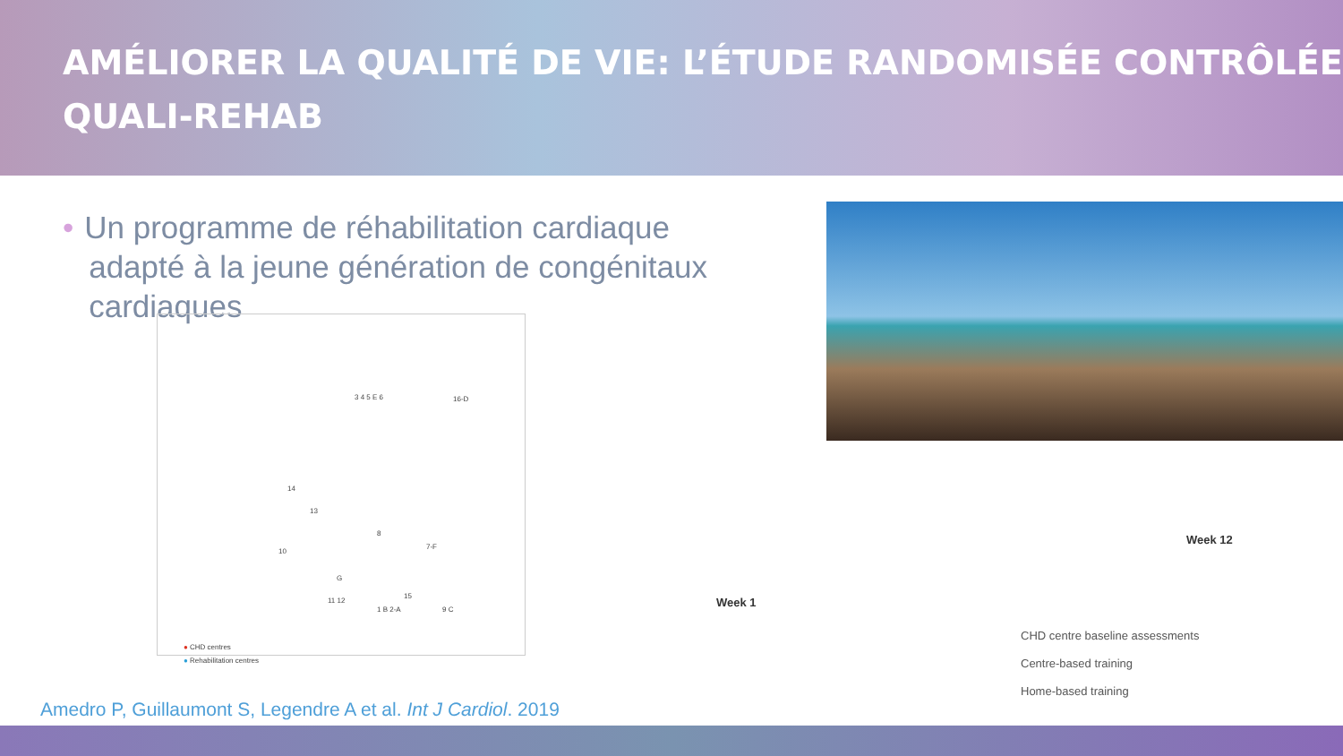AMÉLIORER LA QUALITÉ DE VIE: L’ÉTUDE RANDOMISÉE CONTRÔLÉE
QUALI-REHAB
• Un programme de réhabilitation cardiaque
adapté à la jeune génération de congénitaux
cardiaques
3 4 5 E 6 16-D
14
13
8
7-F
10
G
11 12
15
1 B 2-A 9 C
● CHD centres
● Rehabilitation centres
Week 1
Week 12
CHD centre baseline assessments
Centre-based training
Home-based training
Amedro P, Guillaumont S, Legendre A et al. Int J Cardiol. 2019